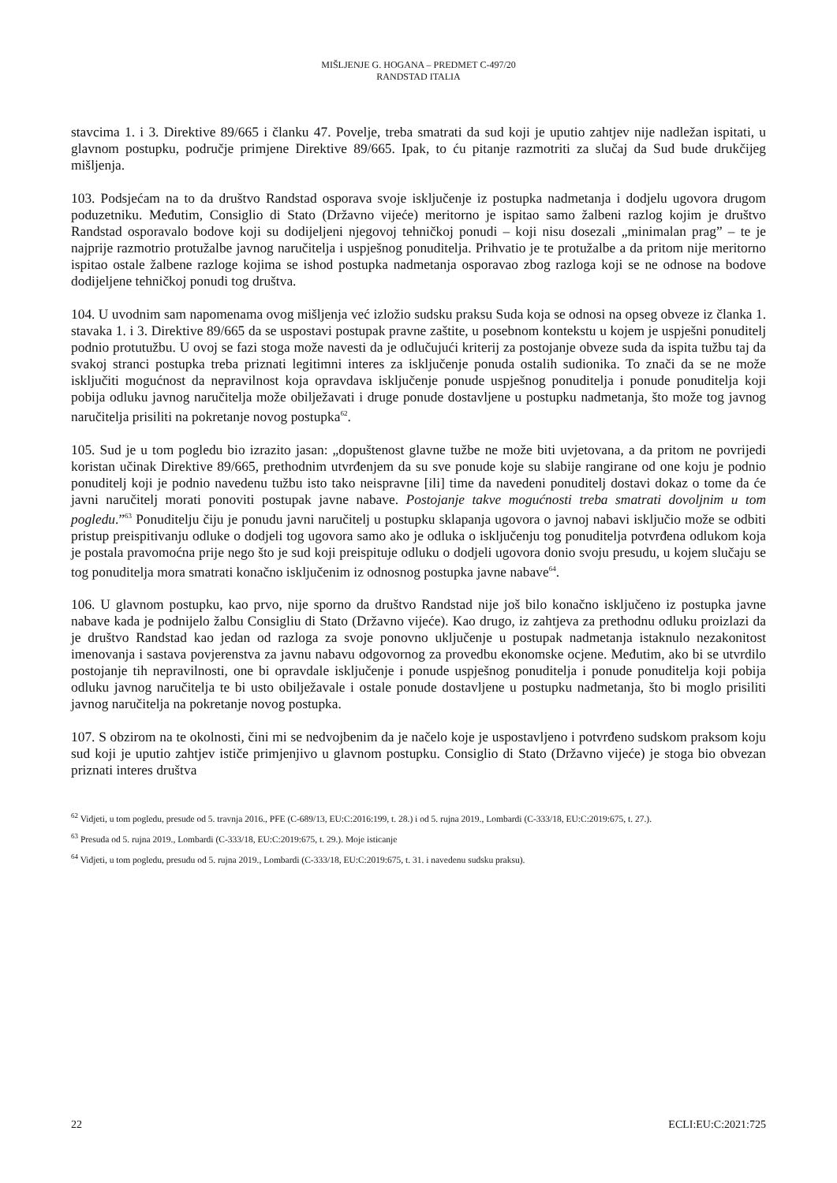MIŠLJENJE G. HOGANA – PREDMET C-497/20
RANDSTAD ITALIA
stavcima 1. i 3. Direktive 89/665 i članku 47. Povelje, treba smatrati da sud koji je uputio zahtjev nije nadležan ispitati, u glavnom postupku, područje primjene Direktive 89/665. Ipak, to ću pitanje razmotriti za slučaj da Sud bude drukčijeg mišljenja.
103. Podsjećam na to da društvo Randstad osporava svoje isključenje iz postupka nadmetanja i dodjelu ugovora drugom poduzetniku. Međutim, Consiglio di Stato (Državno vijeće) meritorno je ispitao samo žalbeni razlog kojim je društvo Randstad osporavalo bodove koji su dodijeljeni njegovoj tehničkoj ponudi – koji nisu dosezali „minimalan prag” – te je najprije razmotrio protužalbe javnog naručitelja i uspješnog ponuditelja. Prihvatio je te protužalbe a da pritom nije meritorno ispitao ostale žalbene razloge kojima se ishod postupka nadmetanja osporavao zbog razloga koji se ne odnose na bodove dodijeljene tehničkoj ponudi tog društva.
104. U uvodnim sam napomenama ovog mišljenja već izložio sudsku praksu Suda koja se odnosi na opseg obveze iz članka 1. stavaka 1. i 3. Direktive 89/665 da se uspostavi postupak pravne zaštite, u posebnom kontekstu u kojem je uspješni ponuditelj podnio protutužbu. U ovoj se fazi stoga može navesti da je odlučujući kriterij za postojanje obveze suda da ispita tužbu taj da svakoj stranci postupka treba priznati legitimni interes za isključenje ponuda ostalih sudionika. To znači da se ne može isključiti mogućnost da nepravilnost koja opravdava isključenje ponude uspješnog ponuditelja i ponude ponuditelja koji pobija odluku javnog naručitelja može obilježavati i druge ponude dostavljene u postupku nadmetanja, što može tog javnog naručitelja prisiliti na pokretanje novog postupka<sup>62</sup>.
105. Sud je u tom pogledu bio izrazito jasan: „dopuštenost glavne tužbe ne može biti uvjetovana, a da pritom ne povrijedi koristan učinak Direktive 89/665, prethodnim utvrđenjem da su sve ponude koje su slabije rangirane od one koju je podnio ponuditelj koji je podnio navedenu tužbu isto tako neispravne [ili] time da navedeni ponuditelj dostavi dokaz o tome da će javni naručitelj morati ponoviti postupak javne nabave. Postojanje takve mogućnosti treba smatrati dovoljnim u tom pogledu.”<sup>63</sup> Ponuditelju čiju je ponudu javni naručitelj u postupku sklapanja ugovora o javnoj nabavi isključio može se odbiti pristup preispitivanju odluke o dodjeli tog ugovora samo ako je odluka o isključenju tog ponuditelja potvrđena odlukom koja je postala pravomoćna prije nego što je sud koji preispituje odluku o dodjeli ugovora donio svoju presudu, u kojem slučaju se tog ponuditelja mora smatrati konačno isključenim iz odnosnog postupka javne nabave<sup>64</sup>.
106. U glavnom postupku, kao prvo, nije sporno da društvo Randstad nije još bilo konačno isključeno iz postupka javne nabave kada je podnijelo žalbu Consigliu di Stato (Državno vijeće). Kao drugo, iz zahtjeva za prethodnu odluku proizlazi da je društvo Randstad kao jedan od razloga za svoje ponovno uključenje u postupak nadmetanja istaknulo nezakonitost imenovanja i sastava povjerenstva za javnu nabavu odgovornog za provedbu ekonomske ocjene. Međutim, ako bi se utvrdilo postojanje tih nepravilnosti, one bi opravdale isključenje i ponude uspješnog ponuditelja i ponude ponuditelja koji pobija odluku javnog naručitelja te bi usto obilježavale i ostale ponude dostavljene u postupku nadmetanja, što bi moglo prisiliti javnog naručitelja na pokretanje novog postupka.
107. S obzirom na te okolnosti, čini mi se nedvojbenim da je načelo koje je uspostavljeno i potvrđeno sudskom praksom koju sud koji je uputio zahtjev ističe primjenjivo u glavnom postupku. Consiglio di Stato (Državno vijeće) je stoga bio obvezan priznati interes društva
<sup>62</sup> Vidjeti, u tom pogledu, presude od 5. travnja 2016., PFE (C-689/13, EU:C:2016:199, t. 28.) i od 5. rujna 2019., Lombardi (C-333/18, EU:C:2019:675, t. 27.).
<sup>63</sup> Presuda od 5. rujna 2019., Lombardi (C-333/18, EU:C:2019:675, t. 29.). Moje isticanje
<sup>64</sup> Vidjeti, u tom pogledu, presudu od 5. rujna 2019., Lombardi (C-333/18, EU:C:2019:675, t. 31. i navedenu sudsku praksu).
22 ECLI:EU:C:2021:725